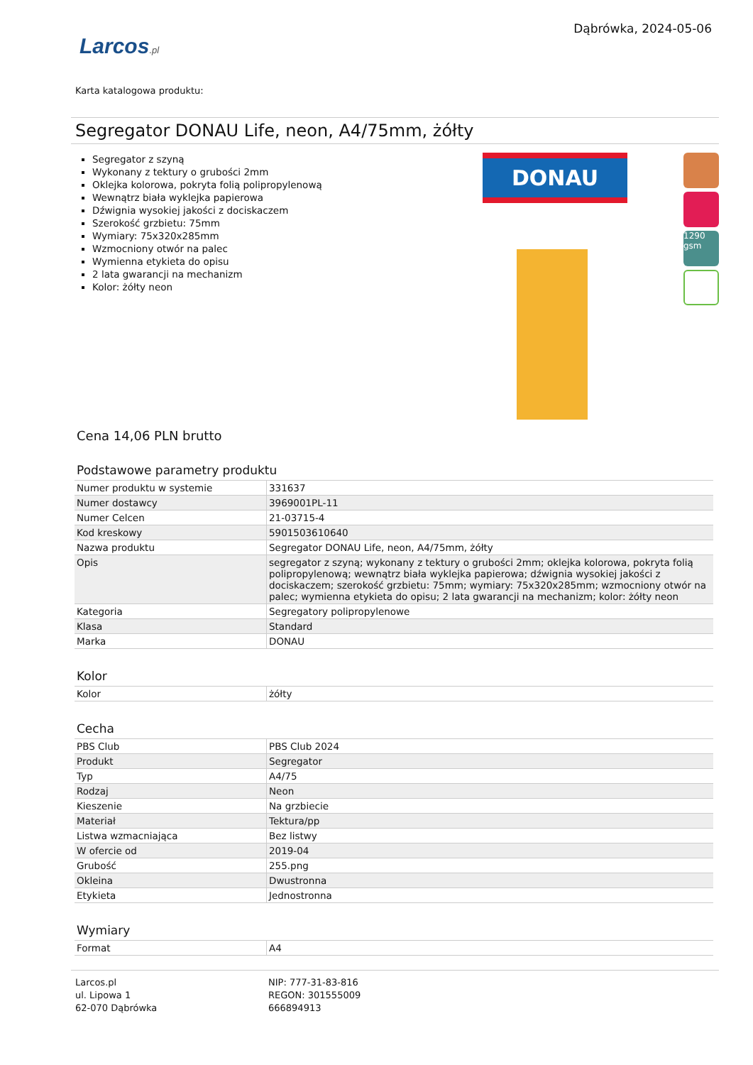Larcos.pl
Dąbrówka, 2024-05-06
Karta katalogowa produktu:
Segregator DONAU Life, neon, A4/75mm, żółty
Segregator z szyną
Wykonany z tektury o grubości 2mm
Oklejka kolorowa, pokryta folią polipropylenową
Wewnątrz biała wyklejka papierowa
Dźwignia wysokiej jakości z dociskaczem
Szerokość grzbietu: 75mm
Wymiary: 75x320x285mm
Wzmocniony otwór na palec
Wymienna etykieta do opisu
2 lata gwarancji na mechanizm
Kolor: żółty neon
DONAU
1290 gsm
Cena 14,06 PLN brutto
Podstawowe parametry produktu
| Numer produktu w systemie | 331637 |
| Numer dostawcy | 3969001PL-11 |
| Numer Celcen | 21-03715-4 |
| Kod kreskowy | 5901503610640 |
| Nazwa produktu | Segregator DONAU Life, neon, A4/75mm, żółty |
| Opis | segregator z szyną; wykonany z tektury o grubości 2mm; oklejka kolorowa, pokryta folią polipropylenową; wewnątrz biała wyklejka papierowa; dźwignia wysokiej jakości z dociskaczem; szerokość grzbietu: 75mm; wymiary: 75x320x285mm; wzmocniony otwór na palec; wymienna etykieta do opisu; 2 lata gwarancji na mechanizm; kolor: żółty neon |
| Kategoria | Segregatory polipropylenowe |
| Klasa | Standard |
| Marka | DONAU |
Kolor
| Kolor | żółty |
Cecha
| PBS Club | PBS Club 2024 |
| Produkt | Segregator |
| Typ | A4/75 |
| Rodzaj | Neon |
| Kieszenie | Na grzbiecie |
| Materiał | Tektura/pp |
| Listwa wzmacniająca | Bez listwy |
| W ofercie od | 2019-04 |
| Grubość | 255.png |
| Okleina | Dwustronna |
| Etykieta | Jednostronna |
Wymiary
| Format | A4 |
Larcos.pl
ul. Lipowa 1
62-070 Dąbrówka
NIP: 777-31-83-816
REGON: 301555009
666894913